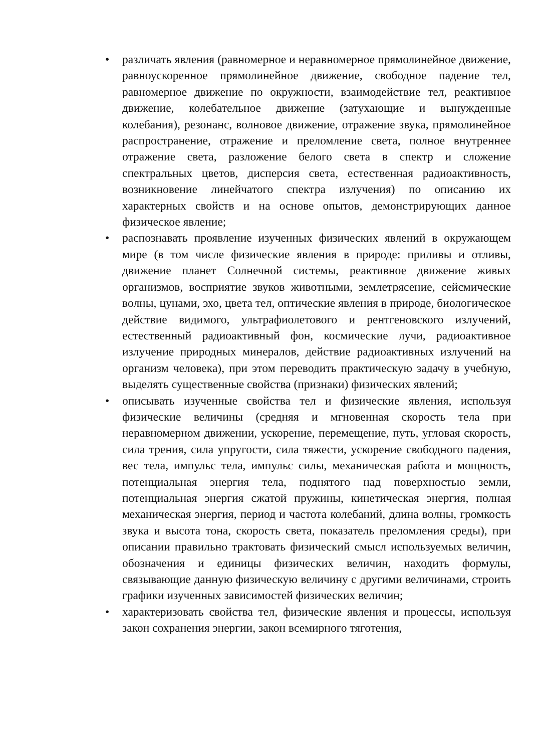• различать явления (равномерное и неравномерное прямолинейное движение, равноускоренное прямолинейное движение, свободное падение тел, равномерное движение по окружности, взаимодействие тел, реактивное движение, колебательное движение (затухающие и вынужденные колебания), резонанс, волновое движение, отражение звука, прямолинейное распространение, отражение и преломление света, полное внутреннее отражение света, разложение белого света в спектр и сложение спектральных цветов, дисперсия света, естественная радиоактивность, возникновение линейчатого спектра излучения) по описанию их характерных свойств и на основе опытов, демонстрирующих данное физическое явление;
• распознавать проявление изученных физических явлений в окружающем мире (в том числе физические явления в природе: приливы и отливы, движение планет Солнечной системы, реактивное движение живых организмов, восприятие звуков животными, землетрясение, сейсмические волны, цунами, эхо, цвета тел, оптические явления в природе, биологическое действие видимого, ультрафиолетового и рентгеновского излучений, естественный радиоактивный фон, космические лучи, радиоактивное излучение природных минералов, действие радиоактивных излучений на организм человека), при этом переводить практическую задачу в учебную, выделять существенные свойства (признаки) физических явлений;
• описывать изученные свойства тел и физические явления, используя физические величины (средняя и мгновенная скорость тела при неравномерном движении, ускорение, перемещение, путь, угловая скорость, сила трения, сила упругости, сила тяжести, ускорение свободного падения, вес тела, импульс тела, импульс силы, механическая работа и мощность, потенциальная энергия тела, поднятого над поверхностью земли, потенциальная энергия сжатой пружины, кинетическая энергия, полная механическая энергия, период и частота колебаний, длина волны, громкость звука и высота тона, скорость света, показатель преломления среды), при описании правильно трактовать физический смысл используемых величин, обозначения и единицы физических величин, находить формулы, связывающие данную физическую величину с другими величинами, строить графики изученных зависимостей физических величин;
• характеризовать свойства тел, физические явления и процессы, используя закон сохранения энергии, закон всемирного тяготения,